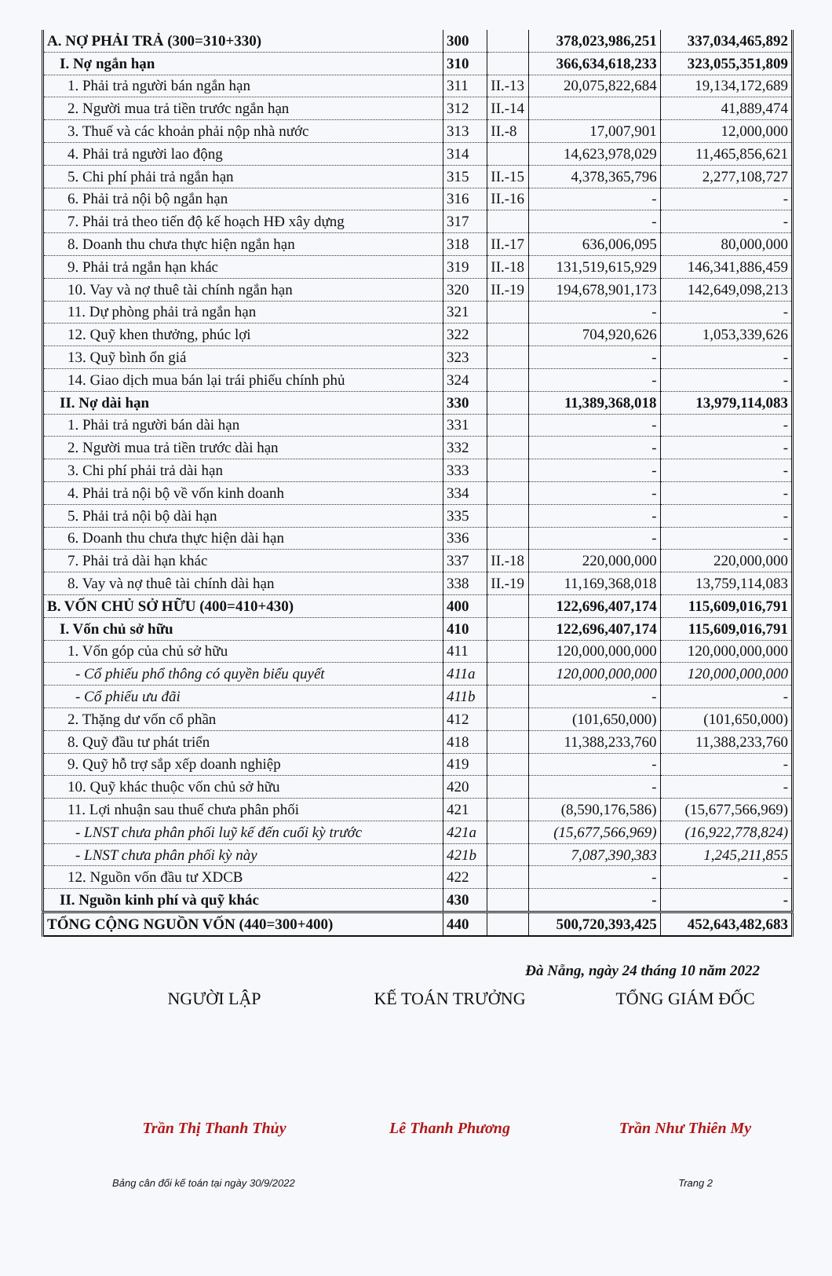| A. NỢ PHẢI TRẢ (300=310+330) | 300 | | 378,023,986,251 | 337,034,465,892 |
| I. Nợ ngắn hạn | 310 | | 366,634,618,233 | 323,055,351,809 |
| 1. Phải trả người bán ngắn hạn | 311 | II.-13 | 20,075,822,684 | 19,134,172,689 |
| 2. Người mua trả tiền trước ngắn hạn | 312 | II.-14 | | 41,889,474 |
| 3. Thuế và các khoản phải nộp nhà nước | 313 | II.-8 | 17,007,901 | 12,000,000 |
| 4. Phải trả người lao động | 314 | | 14,623,978,029 | 11,465,856,621 |
| 5. Chi phí phải trả ngắn hạn | 315 | II.-15 | 4,378,365,796 | 2,277,108,727 |
| 6. Phải trả nội bộ ngắn hạn | 316 | II.-16 | - | - |
| 7. Phải trả theo tiến độ kế hoạch HĐ xây dựng | 317 | | - | - |
| 8. Doanh thu chưa thực hiện ngắn hạn | 318 | II.-17 | 636,006,095 | 80,000,000 |
| 9. Phải trả ngắn hạn khác | 319 | II.-18 | 131,519,615,929 | 146,341,886,459 |
| 10. Vay và nợ thuê tài chính ngắn hạn | 320 | II.-19 | 194,678,901,173 | 142,649,098,213 |
| 11. Dự phòng phải trả ngắn hạn | 321 | | - | - |
| 12. Quỹ khen thưởng, phúc lợi | 322 | | 704,920,626 | 1,053,339,626 |
| 13. Quỹ bình ổn giá | 323 | | - | - |
| 14. Giao dịch mua bán lại trái phiếu chính phủ | 324 | | - | - |
| II. Nợ dài hạn | 330 | | 11,389,368,018 | 13,979,114,083 |
| 1. Phải trả người bán dài hạn | 331 | | - | - |
| 2. Người mua trả tiền trước dài hạn | 332 | | - | - |
| 3. Chi phí phải trả dài hạn | 333 | | - | - |
| 4. Phải trả nội bộ về vốn kinh doanh | 334 | | - | - |
| 5. Phải trả nội bộ dài hạn | 335 | | - | - |
| 6. Doanh thu chưa thực hiện dài hạn | 336 | | - | - |
| 7. Phải trả dài hạn khác | 337 | II.-18 | 220,000,000 | 220,000,000 |
| 8. Vay và nợ thuê tài chính dài hạn | 338 | II.-19 | 11,169,368,018 | 13,759,114,083 |
| B. VỐN CHỦ SỞ HỮU (400=410+430) | 400 | | 122,696,407,174 | 115,609,016,791 |
| I. Vốn chủ sở hữu | 410 | | 122,696,407,174 | 115,609,016,791 |
| 1. Vốn góp của chủ sở hữu | 411 | | 120,000,000,000 | 120,000,000,000 |
| - Cổ phiếu phổ thông có quyền biểu quyết | 411a | | 120,000,000,000 | 120,000,000,000 |
| - Cổ phiếu ưu đãi | 411b | | - | - |
| 2. Thặng dư vốn cổ phần | 412 | | (101,650,000) | (101,650,000) |
| 8. Quỹ đầu tư phát triển | 418 | | 11,388,233,760 | 11,388,233,760 |
| 9. Quỹ hỗ trợ sắp xếp doanh nghiệp | 419 | | - | - |
| 10. Quỹ khác thuộc vốn chủ sở hữu | 420 | | - | - |
| 11. Lợi nhuận sau thuế chưa phân phối | 421 | | (8,590,176,586) | (15,677,566,969) |
| - LNST chưa phân phối luỹ kế đến cuối kỳ trước | 421a | | (15,677,566,969) | (16,922,778,824) |
| - LNST chưa phân phối kỳ này | 421b | | 7,087,390,383 | 1,245,211,855 |
| 12. Nguồn vốn đầu tư XDCB | 422 | | - | - |
| II. Nguồn kinh phí và quỹ khác | 430 | | - | - |
| TỔNG CỘNG NGUỒN VỐN (440=300+400) | 440 | | 500,720,393,425 | 452,643,482,683 |
Đà Nẵng, ngày 24 tháng 10 năm 2022
NGƯỜI LẬP
Trần Thị Thanh Thủy
KẾ TOÁN TRƯỞNG
Lê Thanh Phương
TỔNG GIÁM ĐỐC
Trần Như Thiên My
Bảng cân đối kế toán tại ngày 30/9/2022 Trang 2